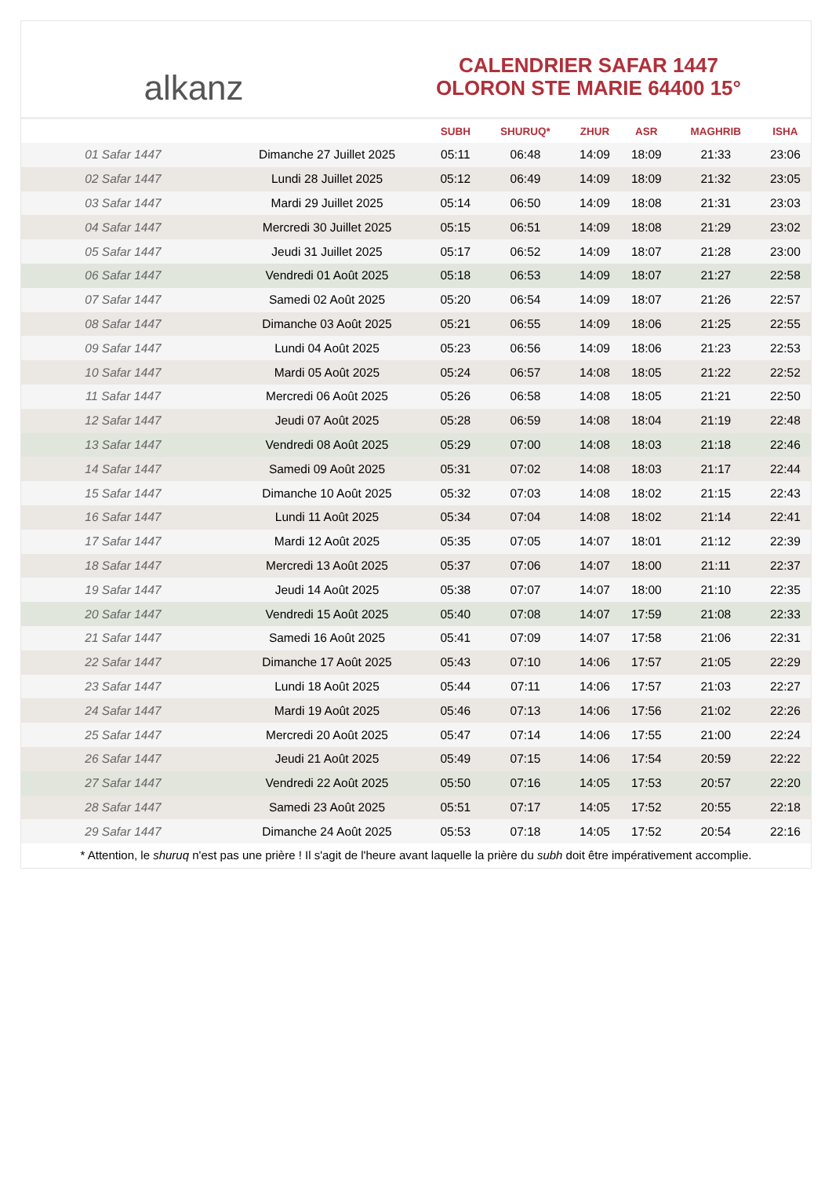alkanz
CALENDRIER SAFAR 1447
OLORON STE MARIE 64400 15°
| | | SUBH | SHURUQ* | ZHUR | ASR | MAGHRIB | ISHA |
| --- | --- | --- | --- | --- | --- | --- | --- |
| 01 Safar 1447 | Dimanche 27 Juillet 2025 | 05:11 | 06:48 | 14:09 | 18:09 | 21:33 | 23:06 |
| 02 Safar 1447 | Lundi 28 Juillet 2025 | 05:12 | 06:49 | 14:09 | 18:09 | 21:32 | 23:05 |
| 03 Safar 1447 | Mardi 29 Juillet 2025 | 05:14 | 06:50 | 14:09 | 18:08 | 21:31 | 23:03 |
| 04 Safar 1447 | Mercredi 30 Juillet 2025 | 05:15 | 06:51 | 14:09 | 18:08 | 21:29 | 23:02 |
| 05 Safar 1447 | Jeudi 31 Juillet 2025 | 05:17 | 06:52 | 14:09 | 18:07 | 21:28 | 23:00 |
| 06 Safar 1447 | Vendredi 01 Août 2025 | 05:18 | 06:53 | 14:09 | 18:07 | 21:27 | 22:58 |
| 07 Safar 1447 | Samedi 02 Août 2025 | 05:20 | 06:54 | 14:09 | 18:07 | 21:26 | 22:57 |
| 08 Safar 1447 | Dimanche 03 Août 2025 | 05:21 | 06:55 | 14:09 | 18:06 | 21:25 | 22:55 |
| 09 Safar 1447 | Lundi 04 Août 2025 | 05:23 | 06:56 | 14:09 | 18:06 | 21:23 | 22:53 |
| 10 Safar 1447 | Mardi 05 Août 2025 | 05:24 | 06:57 | 14:08 | 18:05 | 21:22 | 22:52 |
| 11 Safar 1447 | Mercredi 06 Août 2025 | 05:26 | 06:58 | 14:08 | 18:05 | 21:21 | 22:50 |
| 12 Safar 1447 | Jeudi 07 Août 2025 | 05:28 | 06:59 | 14:08 | 18:04 | 21:19 | 22:48 |
| 13 Safar 1447 | Vendredi 08 Août 2025 | 05:29 | 07:00 | 14:08 | 18:03 | 21:18 | 22:46 |
| 14 Safar 1447 | Samedi 09 Août 2025 | 05:31 | 07:02 | 14:08 | 18:03 | 21:17 | 22:44 |
| 15 Safar 1447 | Dimanche 10 Août 2025 | 05:32 | 07:03 | 14:08 | 18:02 | 21:15 | 22:43 |
| 16 Safar 1447 | Lundi 11 Août 2025 | 05:34 | 07:04 | 14:08 | 18:02 | 21:14 | 22:41 |
| 17 Safar 1447 | Mardi 12 Août 2025 | 05:35 | 07:05 | 14:07 | 18:01 | 21:12 | 22:39 |
| 18 Safar 1447 | Mercredi 13 Août 2025 | 05:37 | 07:06 | 14:07 | 18:00 | 21:11 | 22:37 |
| 19 Safar 1447 | Jeudi 14 Août 2025 | 05:38 | 07:07 | 14:07 | 18:00 | 21:10 | 22:35 |
| 20 Safar 1447 | Vendredi 15 Août 2025 | 05:40 | 07:08 | 14:07 | 17:59 | 21:08 | 22:33 |
| 21 Safar 1447 | Samedi 16 Août 2025 | 05:41 | 07:09 | 14:07 | 17:58 | 21:06 | 22:31 |
| 22 Safar 1447 | Dimanche 17 Août 2025 | 05:43 | 07:10 | 14:06 | 17:57 | 21:05 | 22:29 |
| 23 Safar 1447 | Lundi 18 Août 2025 | 05:44 | 07:11 | 14:06 | 17:57 | 21:03 | 22:27 |
| 24 Safar 1447 | Mardi 19 Août 2025 | 05:46 | 07:13 | 14:06 | 17:56 | 21:02 | 22:26 |
| 25 Safar 1447 | Mercredi 20 Août 2025 | 05:47 | 07:14 | 14:06 | 17:55 | 21:00 | 22:24 |
| 26 Safar 1447 | Jeudi 21 Août 2025 | 05:49 | 07:15 | 14:06 | 17:54 | 20:59 | 22:22 |
| 27 Safar 1447 | Vendredi 22 Août 2025 | 05:50 | 07:16 | 14:05 | 17:53 | 20:57 | 22:20 |
| 28 Safar 1447 | Samedi 23 Août 2025 | 05:51 | 07:17 | 14:05 | 17:52 | 20:55 | 22:18 |
| 29 Safar 1447 | Dimanche 24 Août 2025 | 05:53 | 07:18 | 14:05 | 17:52 | 20:54 | 22:16 |
* Attention, le shuruq n'est pas une prière ! Il s'agit de l'heure avant laquelle la prière du subh doit être impérativement accomplie.